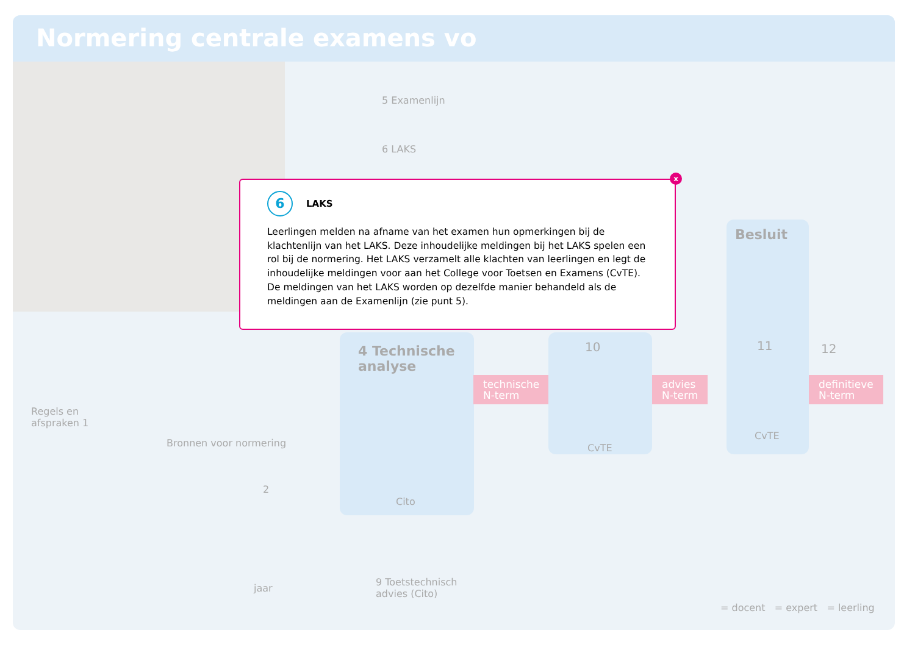Normering centrale examens vo
5 Examenlijn
6 LAKS
4 Technische analyse
Cito
technische
N-term
10
CvTE
advies
N-term
Besluit
11
CvTE
12
definitieve
N-term
Regels en
afspraken 1
Bronnen voor normering
2
jaar
9 Toetstechnisch
advies (Cito)
= docent = expert = leerling
x
6
LAKS
Leerlingen melden na afname van het examen hun opmerkingen bij de klachtenlijn van het LAKS. Deze inhoudelijke meldingen bij het LAKS spelen een rol bij de normering. Het LAKS verzamelt alle klachten van leerlingen en legt de inhoudelijke meldingen voor aan het College voor Toetsen en Examens (CvTE). De meldingen van het LAKS worden op dezelfde manier behandeld als de meldingen aan de Examenlijn (zie punt 5).